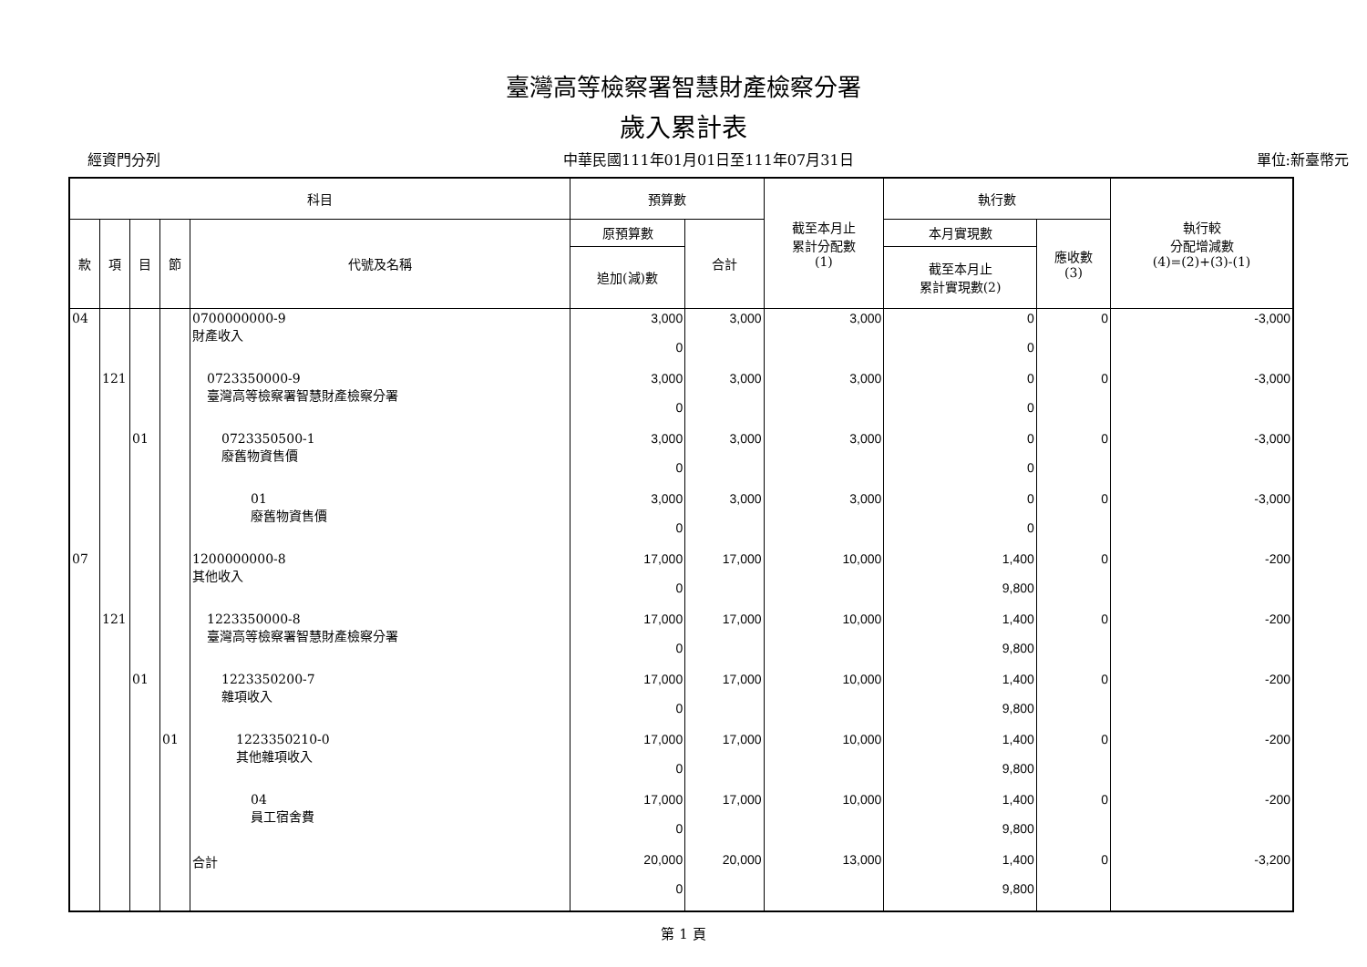臺灣高等檢察署智慧財產檢察分署
歲入累計表
經資門分列 中華民國111年01月01日至111年07月31日 單位:新臺幣元
| 科目 | | | | | 預算數 | | 截至本月止 累計分配數 (1) | 執行數 | | 執行較 分配增減數 (4)=(2)+(3)-(1) |
| --- | --- | --- | --- | --- | --- | --- | --- | --- | --- | --- |
| 款 | 項 | 目 | 節 | 代號及名稱 | 原預算數 | 合計 | | 本月實現數 | 應收數 (3) | |
| | | | | | 追加(減)數 | | | 截至本月止 累計實現數(2) | | |
| 04 | | | | 0700000000-9 財產收入 | 3,000 0 | 3,000 | 3,000 | 0 0 | 0 | -3,000 |
| | 121 | | | 0723350000-9 臺灣高等檢察署智慧財產檢察分署 | 3,000 0 | 3,000 | 3,000 | 0 0 | 0 | -3,000 |
| | | 01 | | 0723350500-1 廢舊物資售價 | 3,000 0 | 3,000 | 3,000 | 0 0 | 0 | -3,000 |
| | | | | 01 廢舊物資售價 | 3,000 0 | 3,000 | 3,000 | 0 0 | 0 | -3,000 |
| 07 | | | | 1200000000-8 其他收入 | 17,000 0 | 17,000 | 10,000 | 1,400 9,800 | 0 | -200 |
| | 121 | | | 1223350000-8 臺灣高等檢察署智慧財產檢察分署 | 17,000 0 | 17,000 | 10,000 | 1,400 9,800 | 0 | -200 |
| | | 01 | | 1223350200-7 雜項收入 | 17,000 0 | 17,000 | 10,000 | 1,400 9,800 | 0 | -200 |
| | | | 01 | 1223350210-0 其他雜項收入 | 17,000 0 | 17,000 | 10,000 | 1,400 9,800 | 0 | -200 |
| | | | | 04 員工宿舍費 | 17,000 0 | 17,000 | 10,000 | 1,400 9,800 | 0 | -200 |
| | | | | 合計 | 20,000 0 | 20,000 | 13,000 | 1,400 9,800 | 0 | -3,200 |
第 1 頁